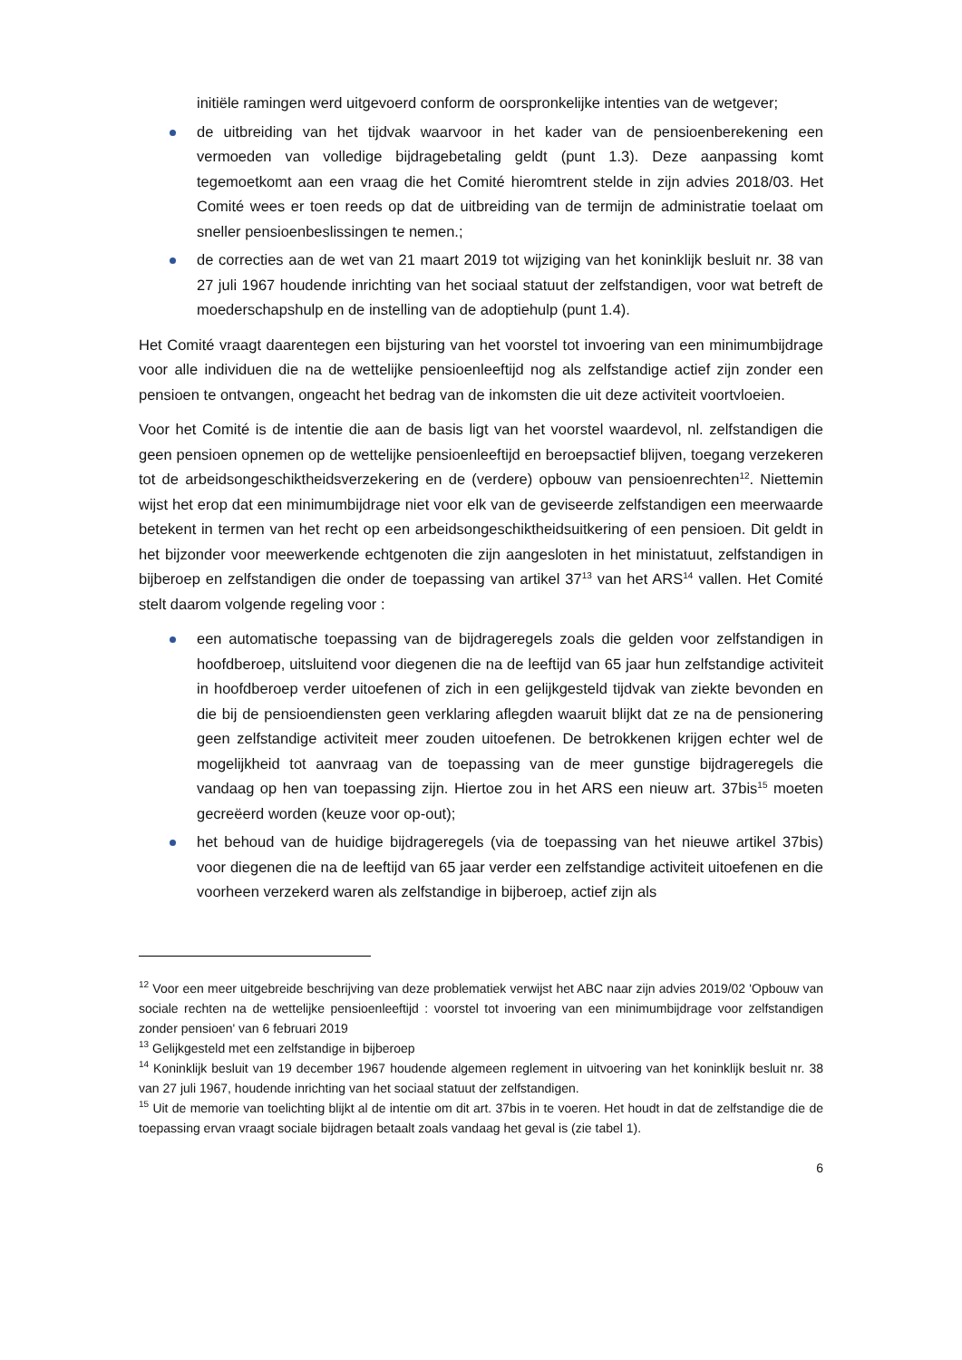initiële ramingen werd uitgevoerd conform de oorspronkelijke intenties van de wetgever;
de uitbreiding van het tijdvak waarvoor in het kader van de pensioenberekening een vermoeden van volledige bijdragebetaling geldt (punt 1.3). Deze aanpassing komt tegemoetkomt aan een vraag die het Comité hieromtrent stelde in zijn advies 2018/03. Het Comité wees er toen reeds op dat de uitbreiding van de termijn de administratie toelaat om sneller pensioenbeslissingen te nemen.;
de correcties aan de wet van 21 maart 2019 tot wijziging van het koninklijk besluit nr. 38 van 27 juli 1967 houdende inrichting van het sociaal statuut der zelfstandigen, voor wat betreft de moederschapshulp en de instelling van de adoptiehulp (punt 1.4).
Het Comité vraagt daarentegen een bijsturing van het voorstel tot invoering van een minimumbijdrage voor alle individuen die na de wettelijke pensioenleeftijd nog als zelfstandige actief zijn zonder een pensioen te ontvangen, ongeacht het bedrag van de inkomsten die uit deze activiteit voortvloeien.
Voor het Comité is de intentie die aan de basis ligt van het voorstel waardevol, nl. zelfstandigen die geen pensioen opnemen op de wettelijke pensioenleeftijd en beroepsactief blijven, toegang verzekeren tot de arbeidsongeschiktheidsverzekering en de (verdere) opbouw van pensioenrechten<sup>12</sup>. Niettemin wijst het erop dat een minimumbijdrage niet voor elk van de geviseerde zelfstandigen een meerwaarde betekent in termen van het recht op een arbeidsongeschiktheidsuitkering of een pensioen. Dit geldt in het bijzonder voor meewerkende echtgenoten die zijn aangesloten in het ministatuut, zelfstandigen in bijberoep en zelfstandigen die onder de toepassing van artikel 37<sup>13</sup> van het ARS<sup>14</sup> vallen. Het Comité stelt daarom volgende regeling voor :
een automatische toepassing van de bijdrageregels zoals die gelden voor zelfstandigen in hoofdberoep, uitsluitend voor diegenen die na de leeftijd van 65 jaar hun zelfstandige activiteit in hoofdberoep verder uitoefenen of zich in een gelijkgesteld tijdvak van ziekte bevonden en die bij de pensioendiensten geen verklaring aflegden waaruit blijkt dat ze na de pensionering geen zelfstandige activiteit meer zouden uitoefenen. De betrokkenen krijgen echter wel de mogelijkheid tot aanvraag van de toepassing van de meer gunstige bijdrageregels die vandaag op hen van toepassing zijn. Hiertoe zou in het ARS een nieuw art. 37bis<sup>15</sup> moeten gecreëerd worden (keuze voor op-out);
het behoud van de huidige bijdrageregels (via de toepassing van het nieuwe artikel 37bis) voor diegenen die na de leeftijd van 65 jaar verder een zelfstandige activiteit uitoefenen en die voorheen verzekerd waren als zelfstandige in bijberoep, actief zijn als
<sup>12</sup> Voor een meer uitgebreide beschrijving van deze problematiek verwijst het ABC naar zijn advies 2019/02 'Opbouw van sociale rechten na de wettelijke pensioenleeftijd : voorstel tot invoering van een minimumbijdrage voor zelfstandigen zonder pensioen' van 6 februari 2019
<sup>13</sup> Gelijkgesteld met een zelfstandige in bijberoep
<sup>14</sup> Koninklijk besluit van 19 december 1967 houdende algemeen reglement in uitvoering van het koninklijk besluit nr. 38 van 27 juli 1967, houdende inrichting van het sociaal statuut der zelfstandigen.
<sup>15</sup> Uit de memorie van toelichting blijkt al de intentie om dit art. 37bis in te voeren. Het houdt in dat de zelfstandige die de toepassing ervan vraagt sociale bijdragen betaalt zoals vandaag het geval is (zie tabel 1).
6